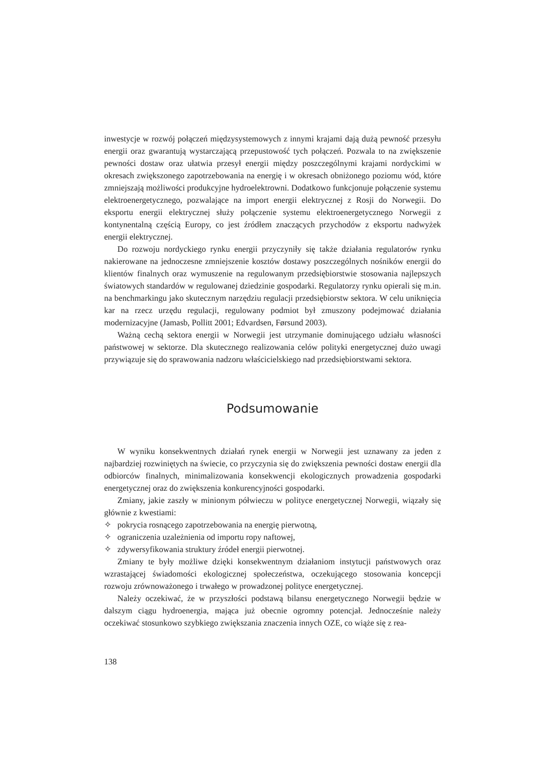inwestycje w rozwój połączeń międzysystemowych z innymi krajami dają dużą pewność przesyłu energii oraz gwarantują wystarczającą przepustowość tych połączeń. Pozwala to na zwiększenie pewności dostaw oraz ułatwia przesył energii między poszczególnymi krajami nordyckimi w okresach zwiększonego zapotrzebowania na energię i w okresach obniżonego poziomu wód, które zmniejszają możliwości produkcyjne hydroelektrowni. Dodatkowo funkcjonuje połączenie systemu elektroenergetycznego, pozwalające na import energii elektrycznej z Rosji do Norwegii. Do eksportu energii elektrycznej służy połączenie systemu elektroenergetycznego Norwegii z kontynentalną częścią Europy, co jest źródłem znaczących przychodów z eksportu nadwyżek energii elektrycznej.
Do rozwoju nordyckiego rynku energii przyczyniły się także działania regulatorów rynku nakierowane na jednoczesne zmniejszenie kosztów dostawy poszczególnych nośników energii do klientów finalnych oraz wymuszenie na regulowanym przedsiębiorstwie stosowania najlepszych światowych standardów w regulowanej dziedzinie gospodarki. Regulatorzy rynku opierali się m.in. na benchmarkingu jako skutecznym narzędziu regulacji przedsiębiorstw sektora. W celu uniknięcia kar na rzecz urzędu regulacji, regulowany podmiot był zmuszony podejmować działania modernizacyjne (Jamasb, Pollitt 2001; Edvardsen, Førsund 2003).
Ważną cechą sektora energii w Norwegii jest utrzymanie dominującego udziału własności państwowej w sektorze. Dla skutecznego realizowania celów polityki energetycznej dużo uwagi przywiązuje się do sprawowania nadzoru właścicielskiego nad przedsiębiorstwami sektora.
Podsumowanie
W wyniku konsekwentnych działań rynek energii w Norwegii jest uznawany za jeden z najbardziej rozwiniętych na świecie, co przyczynia się do zwiększenia pewności dostaw energii dla odbiorców finalnych, minimalizowania konsekwencji ekologicznych prowadzenia gospodarki energetycznej oraz do zwiększenia konkurencyjności gospodarki.
Zmiany, jakie zaszły w minionym półwieczu w polityce energetycznej Norwegii, wiązały się głównie z kwestiami:
✧ pokrycia rosnącego zapotrzebowania na energię pierwotną,
✧ ograniczenia uzależnienia od importu ropy naftowej,
✧ zdywersyfikowania struktury źródeł energii pierwotnej.
Zmiany te były możliwe dzięki konsekwentnym działaniom instytucji państwowych oraz wzrastającej świadomości ekologicznej społeczeństwa, oczekującego stosowania koncepcji rozwoju zrównoważonego i trwałego w prowadzonej polityce energetycznej.
Należy oczekiwać, że w przyszłości podstawą bilansu energetycznego Norwegii będzie w dalszym ciągu hydroenergia, mająca już obecnie ogromny potencjał. Jednocześnie należy oczekiwać stosunkowo szybkiego zwiększania znaczenia innych OZE, co wiąże się z rea-
138